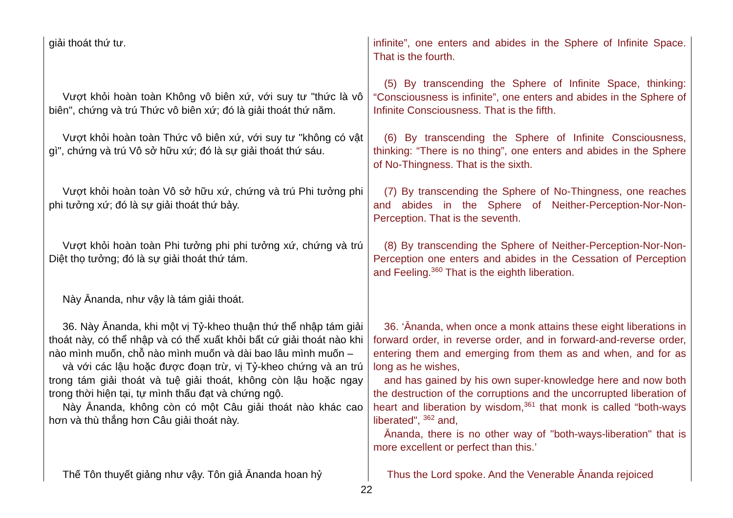| giải thoát thứ tư. | infinite”, one enters and abides in the Sphere of Infinite Space. That is the fourth. |
| Vượt khỏi hoàn toàn Không vô biên xứ, với suy tư "thức là vô biên", chứng và trú Thức vô biên xứ; đó là giải thoát thứ năm. | (5) By transcending the Sphere of Infinite Space, thinking: “Consciousness is infinite”, one enters and abides in the Sphere of Infinite Consciousness. That is the fifth. |
| Vượt khỏi hoàn toàn Thức vô biên xứ, với suy tư "không có vật gì", chứng và trú Vô sở hữu xứ; đó là sự giải thoát thứ sáu. | (6) By transcending the Sphere of Infinite Consciousness, thinking: “There is no thing”, one enters and abides in the Sphere of No-Thingness. That is the sixth. |
| Vượt khỏi hoàn toàn Vô sở hữu xứ, chứng và trú Phi tưởng phi phi tưởng xứ; đó là sự giải thoát thứ bảy. | (7) By transcending the Sphere of No-Thingness, one reaches and abides in the Sphere of Neither-Perception-Nor-Non-Perception. That is the seventh. |
| Vượt khỏi hoàn toàn Phi tưởng phi phi tưởng xứ, chứng và trú Diệt thọ tưởng; đó là sự giải thoát thứ tám. | (8) By transcending the Sphere of Neither-Perception-Nor-Non-Perception one enters and abides in the Cessation of Perception and Feeling.<sup>360</sup> That is the eighth liberation. |
| Này Ānanda, như vậy là tám giải thoát. | |
| 36. Này Ānanda, khi một vị Tỷ-kheo thuận thứ thể nhập tám giải thoát này, có thể nhập và có thể xuất khỏi bất cứ giải thoát nào khi nào mình muốn, chỗ nào mình muốn và dài bao lâu mình muốn – và với các lậu hoặc được đoạn trừ, vị Tỷ-kheo chứng và an trú trong tám giải thoát và tuệ giải thoát, không còn lậu hoặc ngay trong thời hiện tại, tự mình thấu đạt và chứng ngộ. Này Ānanda, không còn có một Câu giải thoát nào khác cao hơn và thù thắng hơn Câu giải thoát này. | 36. ‘Ānanda, when once a monk attains these eight liberations in forward order, in reverse order, and in forward-and-reverse order, entering them and emerging from them as and when, and for as long as he wishes, and has gained by his own super-knowledge here and now both the destruction of the corruptions and the uncorrupted liberation of heart and liberation by wisdom,<sup>361</sup> that monk is called “both-ways liberated", <sup>362</sup> and, Ānanda, there is no other way of "both-ways-liberation" that is more excellent or perfect than this.’ |
| Thế Tôn thuyết giảng như vậy. Tôn giả Ānanda hoan hỷ | Thus the Lord spoke. And the Venerable Ānanda rejoiced |
22